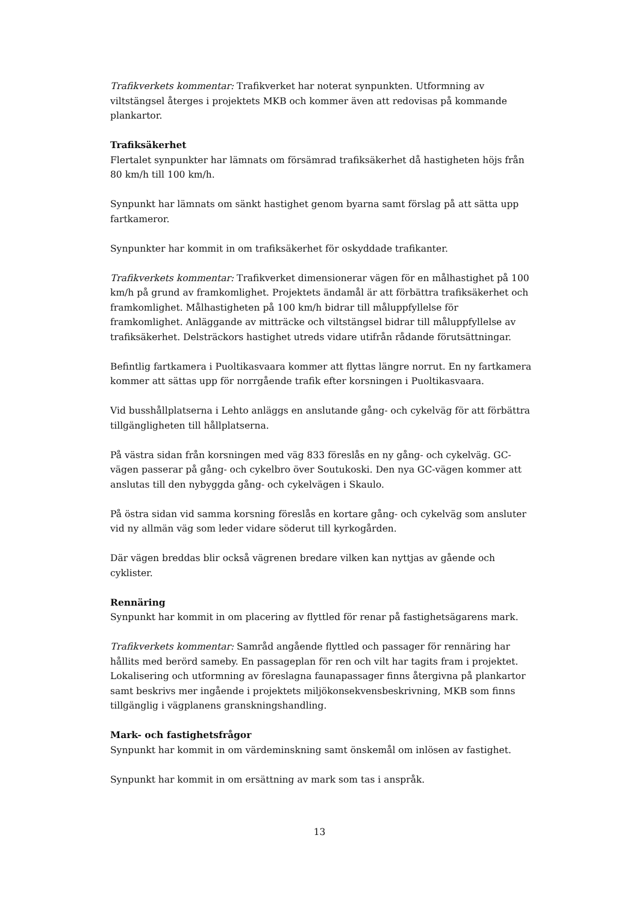Trafikverkets kommentar: Trafikverket har noterat synpunkten. Utformning av viltstängsel återges i projektets MKB och kommer även att redovisas på kommande plankartor.
Trafiksäkerhet
Flertalet synpunkter har lämnats om försämrad trafiksäkerhet då hastigheten höjs från 80 km/h till 100 km/h.
Synpunkt har lämnats om sänkt hastighet genom byarna samt förslag på att sätta upp fartkameror.
Synpunkter har kommit in om trafiksäkerhet för oskyddade trafikanter.
Trafikverkets kommentar: Trafikverket dimensionerar vägen för en målhastighet på 100 km/h på grund av framkomlighet. Projektets ändamål är att förbättra trafiksäkerhet och framkomlighet. Målhastigheten på 100 km/h bidrar till måluppfyllelse för framkomlighet. Anläggande av mitträcke och viltstängsel bidrar till måluppfyllelse av trafiksäkerhet. Delsträckors hastighet utreds vidare utifrån rådande förutsättningar.
Befintlig fartkamera i Puoltikasvaara kommer att flyttas längre norrut. En ny fartkamera kommer att sättas upp för norrgående trafik efter korsningen i Puoltikasvaara.
Vid busshållplatserna i Lehto anläggs en anslutande gång- och cykelväg för att förbättra tillgängligheten till hållplatserna.
På västra sidan från korsningen med väg 833 föreslås en ny gång- och cykelväg. GC-vägen passerar på gång- och cykelbro över Soutukoski. Den nya GC-vägen kommer att anslutas till den nybyggda gång- och cykelvägen i Skaulo.
På östra sidan vid samma korsning föreslås en kortare gång- och cykelväg som ansluter vid ny allmän väg som leder vidare söderut till kyrkogården.
Där vägen breddas blir också vägrenen bredare vilken kan nyttjas av gående och cyklister.
Rennäring
Synpunkt har kommit in om placering av flyttled för renar på fastighetsägarens mark.
Trafikverkets kommentar: Samråd angående flyttled och passager för rennäring har hållits med berörd sameby. En passageplan för ren och vilt har tagits fram i projektet. Lokalisering och utformning av föreslagna faunapassager finns återgivna på plankartor samt beskrivs mer ingående i projektets miljökonsekvensbeskrivning, MKB som finns tillgänglig i vägplanens granskningshandling.
Mark- och fastighetsfrågor
Synpunkt har kommit in om värdeminskning samt önskemål om inlösen av fastighet.
Synpunkt har kommit in om ersättning av mark som tas i anspråk.
13